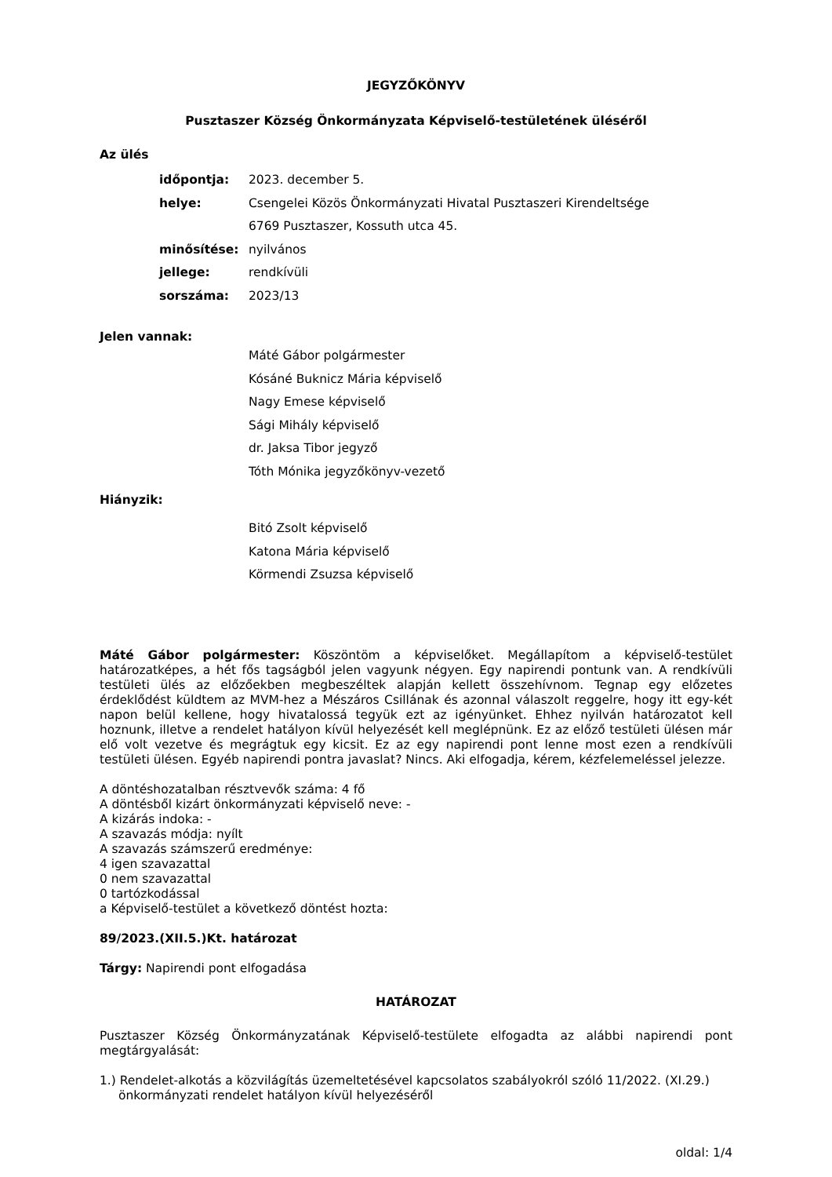JEGYZŐKÖNYV
Pusztaszer Község Önkormányzata Képviselő-testületének üléséről
Az ülés
időpontja: 2023. december 5.
helye: Csengelei Közös Önkormányzati Hivatal Pusztaszeri Kirendeltsége
6769 Pusztaszer, Kossuth utca 45.
minősítése: nyilvános
jellege: rendkívüli
sorszáma: 2023/13
Jelen vannak:
Máté Gábor polgármester
Kósáné Buknicz Mária képviselő
Nagy Emese képviselő
Sági Mihály képviselő
dr. Jaksa Tibor jegyző
Tóth Mónika jegyzőkönyv-vezető
Hiányzik:
Bitó Zsolt képviselő
Katona Mária képviselő
Körmendi Zsuzsa képviselő
Máté Gábor polgármester: Köszöntöm a képviselőket. Megállapítom a képviselő-testület határozatképes, a hét fős tagságból jelen vagyunk négyen. Egy napirendi pontunk van. A rendkívüli testületi ülés az előzőekben megbeszéltek alapján kellett összehívnom. Tegnap egy előzetes érdeklődést küldtem az MVM-hez a Mészáros Csillának és azonnal válaszolt reggelre, hogy itt egy-két napon belül kellene, hogy hivatalossá tegyük ezt az igényünket. Ehhez nyilván határozatot kell hoznunk, illetve a rendelet hatályon kívül helyezését kell meglépnünk. Ez az előző testületi ülésen már elő volt vezetve és megrágtuk egy kicsit. Ez az egy napirendi pont lenne most ezen a rendkívüli testületi ülésen. Egyéb napirendi pontra javaslat? Nincs. Aki elfogadja, kérem, kézfelemeléssel jelezze.
A döntéshozatalban résztvevők száma: 4 fő
A döntésből kizárt önkormányzati képviselő neve: -
A kizárás indoka: -
A szavazás módja: nyílt
A szavazás számszerű eredménye:
4 igen szavazattal
0 nem szavazattal
0 tartózkodással
a Képviselő-testület a következő döntést hozta:
89/2023.(XII.5.)Kt. határozat
Tárgy: Napirendi pont elfogadása
HATÁROZAT
Pusztaszer Község Önkormányzatának Képviselő-testülete elfogadta az alábbi napirendi pont megtárgyalását:
1.) Rendelet-alkotás a közvilágítás üzemeltetésével kapcsolatos szabályokról szóló 11/2022. (XI.29.) önkormányzati rendelet hatályon kívül helyezéséről
oldal: 1/4